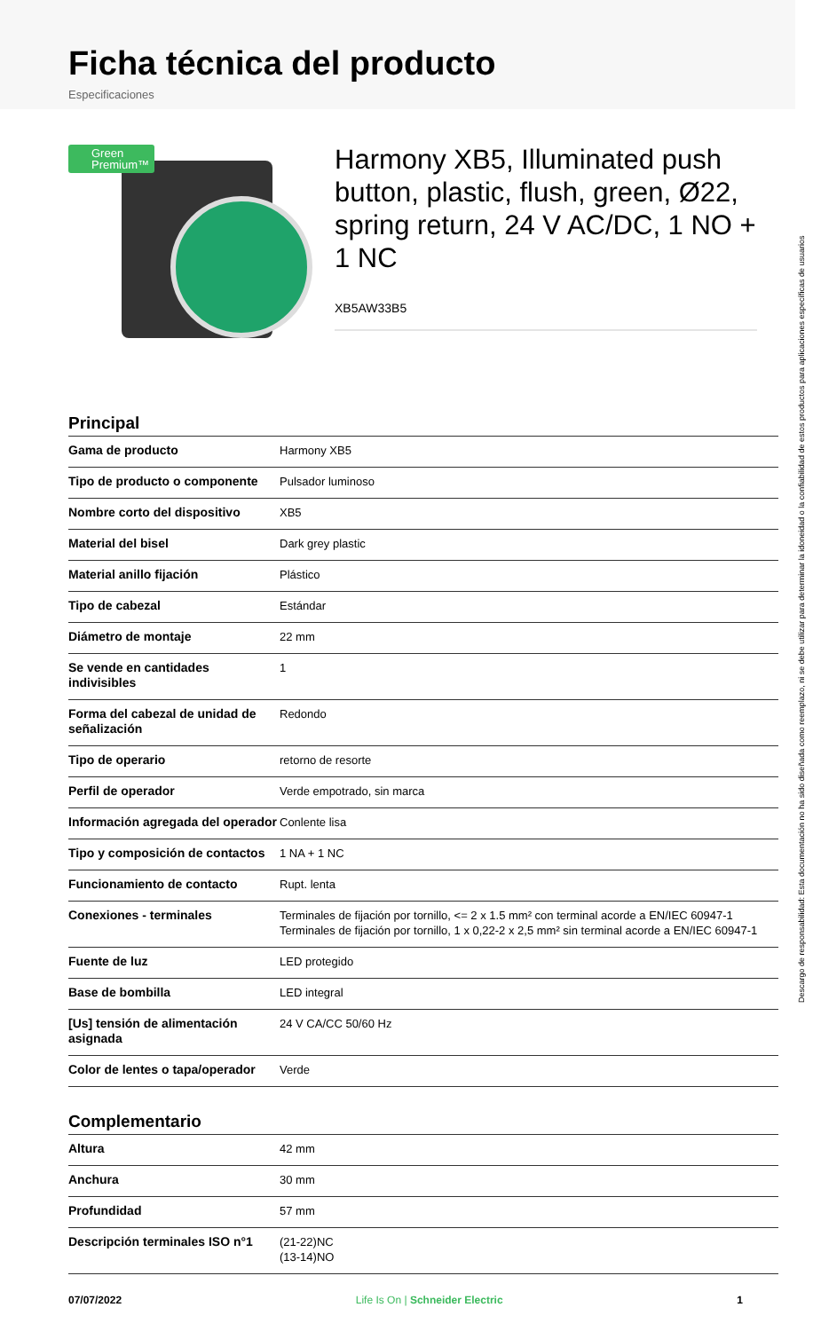Ficha técnica del producto
Especificaciones
Green
Premium™
Harmony XB5, Illuminated push button, plastic, flush, green, Ø22, spring return, 24 V AC/DC, 1 NO + 1 NC
XB5AW33B5
Principal
| Gama de producto | Harmony XB5 |
| Tipo de producto o componente | Pulsador luminoso |
| Nombre corto del dispositivo | XB5 |
| Material del bisel | Dark grey plastic |
| Material anillo fijación | Plástico |
| Tipo de cabezal | Estándar |
| Diámetro de montaje | 22 mm |
| Se vende en cantidades indivisibles | 1 |
| Forma del cabezal de unidad de señalización | Redondo |
| Tipo de operario | retorno de resorte |
| Perfil de operador | Verde empotrado, sin marca |
| Información agregada del operador | Conlente lisa |
| Tipo y composición de contactos | 1 NA + 1 NC |
| Funcionamiento de contacto | Rupt. lenta |
| Conexiones - terminales | Terminales de fijación por tornillo, <= 2 x 1.5 mm² con terminal acorde a EN/IEC 60947-1 Terminales de fijación por tornillo, 1 x 0,22-2 x 2,5 mm² sin terminal acorde a EN/IEC 60947-1 |
| Fuente de luz | LED protegido |
| Base de bombilla | LED integral |
| [Us] tensión de alimentación asignada | 24 V CA/CC 50/60 Hz |
| Color de lentes o tapa/operador | Verde |
Complementario
| Altura | 42 mm |
| Anchura | 30 mm |
| Profundidad | 57 mm |
| Descripción terminales ISO n°1 | (21-22)NC (13-14)NO |
07/07/2022 Life Is On | Schneider Electric 1
Descargo de responsabilidad: Esta documentación no ha sido diseñada como reemplazo, ni se debe utilizar para determinar la idoneidad o la confiabilidad de estos productos para aplicaciones específicas de usuarios